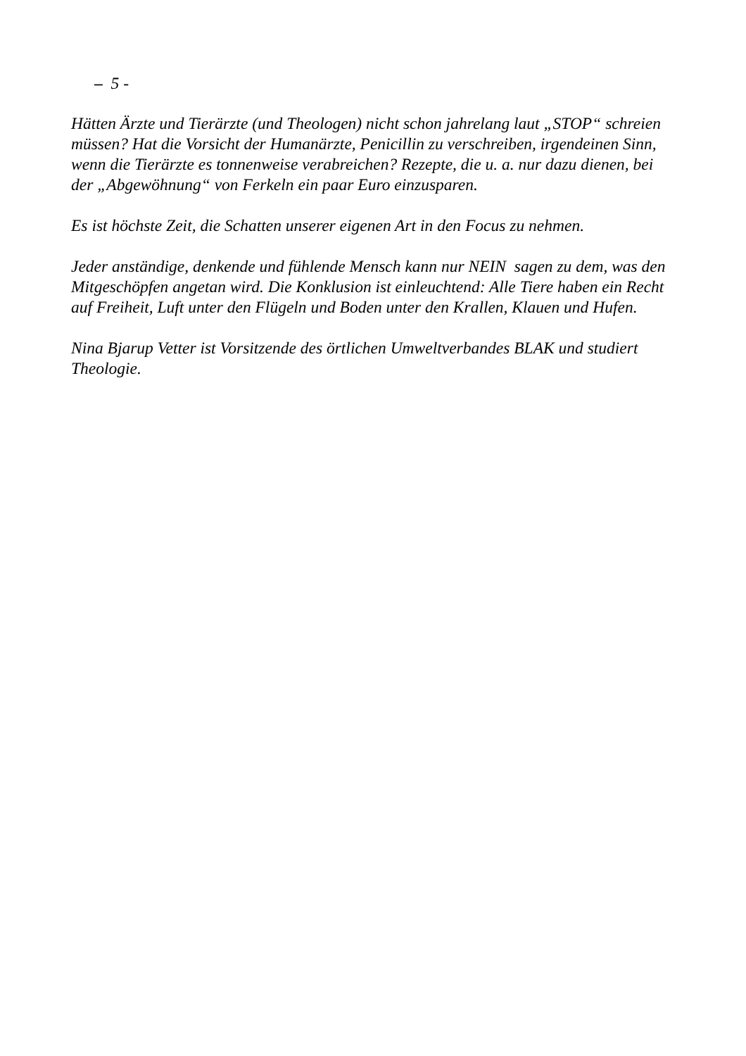– 5 -
Hätten Ärzte und Tierärzte (und Theologen) nicht schon jahrelang laut „STOP“ schreien müssen? Hat die Vorsicht der Humanärzte, Penicillin zu verschreiben, irgendeinen Sinn, wenn die Tierärzte es tonnenweise verabreichen? Rezepte, die u. a. nur dazu dienen, bei der „Abgewöhnung“ von Ferkeln ein paar Euro einzusparen.
Es ist höchste Zeit, die Schatten unserer eigenen Art in den Focus zu nehmen.
Jeder anständige, denkende und fühlende Mensch kann nur NEIN sagen zu dem, was den Mitgeschöpfen angetan wird. Die Konklusion ist einleuchtend: Alle Tiere haben ein Recht auf Freiheit, Luft unter den Flügeln und Boden unter den Krallen, Klauen und Hufen.
Nina Bjarup Vetter ist Vorsitzende des örtlichen Umweltverbandes BLAK und studiert Theologie.